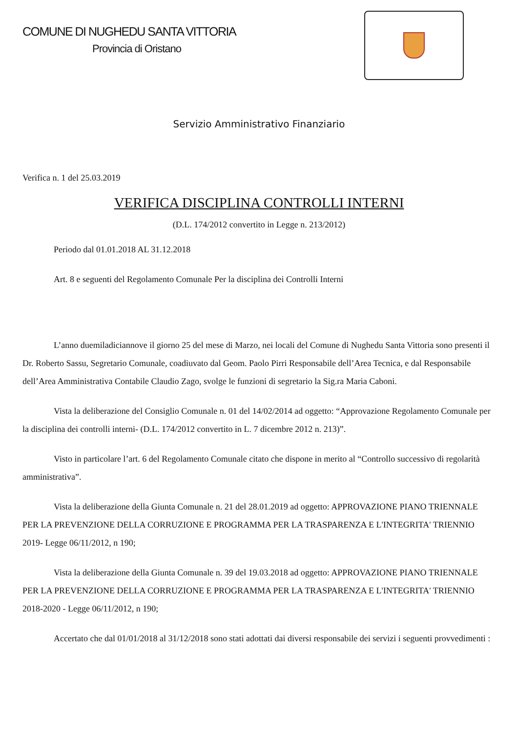COMUNE DI NUGHEDU SANTA VITTORIA
Provincia di Oristano
Servizio Amministrativo Finanziario
Verifica n. 1 del 25.03.2019
VERIFICA DISCIPLINA CONTROLLI INTERNI
(D.L. 174/2012 convertito in Legge n. 213/2012)
Periodo dal 01.01.2018 AL 31.12.2018
Art. 8 e seguenti del Regolamento Comunale Per la disciplina dei Controlli Interni
L’anno duemiladiciannove il giorno 25 del mese di Marzo, nei locali del Comune di Nughedu Santa Vittoria sono presenti il Dr. Roberto Sassu, Segretario Comunale, coadiuvato dal Geom. Paolo Pirri Responsabile dell’Area Tecnica, e dal Responsabile dell’Area Amministrativa Contabile Claudio Zago, svolge le funzioni di segretario la Sig.ra Maria Caboni.
Vista la deliberazione del Consiglio Comunale n. 01 del 14/02/2014 ad oggetto: “Approvazione Regolamento Comunale per la disciplina dei controlli interni- (D.L. 174/2012 convertito in L. 7 dicembre 2012 n. 213)”.
Visto in particolare l’art. 6 del Regolamento Comunale citato che dispone in merito al “Controllo successivo di regolarità amministrativa”.
Vista la deliberazione della Giunta Comunale n. 21 del 28.01.2019 ad oggetto: APPROVAZIONE PIANO TRIENNALE PER LA PREVENZIONE DELLA CORRUZIONE E PROGRAMMA PER LA TRASPARENZA E L'INTEGRITA' TRIENNIO 2019- Legge 06/11/2012, n 190;
Vista la deliberazione della Giunta Comunale n. 39 del 19.03.2018 ad oggetto: APPROVAZIONE PIANO TRIENNALE PER LA PREVENZIONE DELLA CORRUZIONE E PROGRAMMA PER LA TRASPARENZA E L'INTEGRITA' TRIENNIO 2018-2020 - Legge 06/11/2012, n 190;
Accertato che dal 01/01/2018 al 31/12/2018 sono stati adottati dai diversi responsabile dei servizi i seguenti provvedimenti :